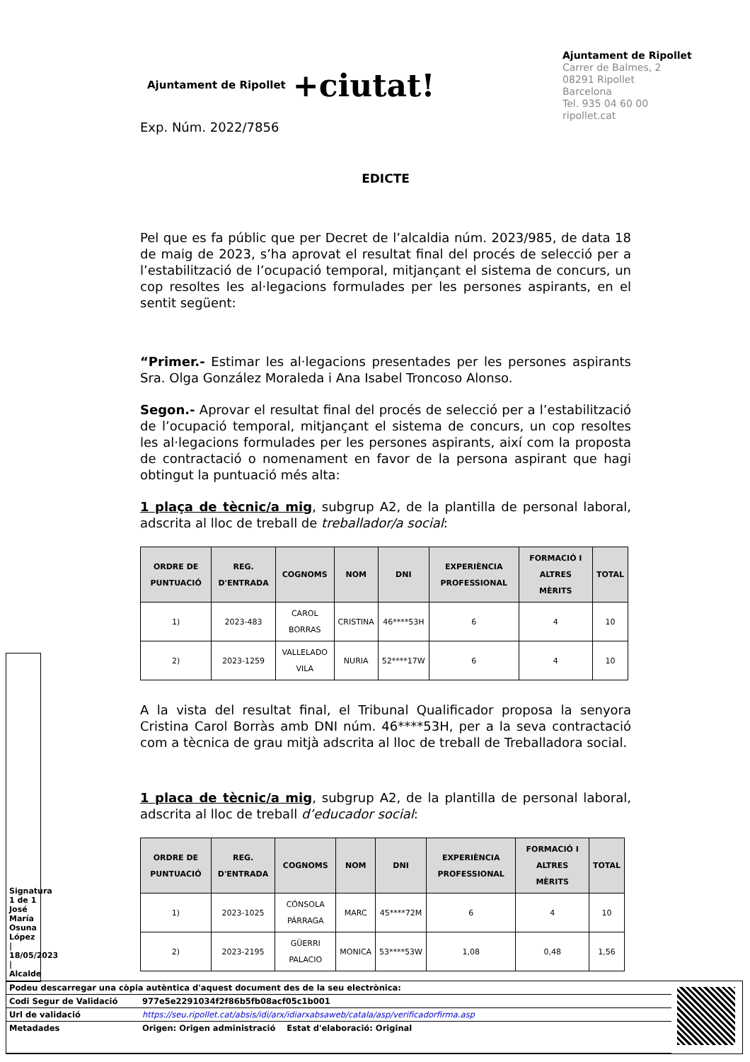Ajuntament de Ripollet +ciutat!
Ajuntament de Ripollet
Carrer de Balmes, 2
08291 Ripollet
Barcelona
Tel. 935 04 60 00
ripollet.cat
Exp. Núm. 2022/7856
EDICTE
Pel que es fa públic que per Decret de l’alcaldia núm. 2023/985, de data 18 de maig de 2023, s’ha aprovat el resultat final del procés de selecció per a l’estabilització de l’ocupació temporal, mitjançant el sistema de concurs, un cop resoltes les al·legacions formulades per les persones aspirants, en el sentit següent:
“Primer.- Estimar les al·legacions presentades per les persones aspirants Sra. Olga González Moraleda i Ana Isabel Troncoso Alonso.
Segon.- Aprovar el resultat final del procés de selecció per a l’estabilització de l’ocupació temporal, mitjançant el sistema de concurs, un cop resoltes les al·legacions formulades per les persones aspirants, així com la proposta de contractació o nomenament en favor de la persona aspirant que hagi obtingut la puntuació més alta:
1 plaça de tècnic/a mig, subgrup A2, de la plantilla de personal laboral, adscrita al lloc de treball de treballador/a social:
| ORDRE DE PUNTUACIÓ | REG. D'ENTRADA | COGNOMS | NOM | DNI | EXPERIÈNCIA PROFESSIONAL | FORMACIÓ I ALTRES MÈRITS | TOTAL |
| --- | --- | --- | --- | --- | --- | --- | --- |
| 1) | 2023-483 | CAROL BORRAS | CRISTINA | 46****53H | 6 | 4 | 10 |
| 2) | 2023-1259 | VALLELADO VILA | NURIA | 52****17W | 6 | 4 | 10 |
A la vista del resultat final, el Tribunal Qualificador proposa la senyora Cristina Carol Borràs amb DNI núm. 46****53H, per a la seva contractació com a tècnica de grau mitjà adscrita al lloc de treball de Treballadora social.
1 placa de tècnic/a mig, subgrup A2, de la plantilla de personal laboral, adscrita al lloc de treball d’educador social:
| ORDRE DE PUNTUACIÓ | REG. D'ENTRADA | COGNOMS | NOM | DNI | EXPERIÈNCIA PROFESSIONAL | FORMACIÓ I ALTRES MÈRITS | TOTAL |
| --- | --- | --- | --- | --- | --- | --- | --- |
| 1) | 2023-1025 | CÓNSOLA PÁRRAGA | MARC | 45****72M | 6 | 4 | 10 |
| 2) | 2023-2195 | GÜERRI PALACIO | MONICA | 53****53W | 1,08 | 0,48 | 1,56 |
Signatura 1 de 1
José María Osuna López | 18/05/2023 | Alcalde
| Podeu descarregar una còpia autèntica d'aquest document des de la seu electrònica: | |
| Codi Segur de Validació | 977e5e2291034f2f86b5fb08acf05c1b001 |
| Url de validació | https://seu.ripollet.cat/absis/idi/arx/idiarxabsaweb/catala/asp/verificadorfirma.asp |
| Metadades | Origen: Origen administració Estat d'elaboració: Original |